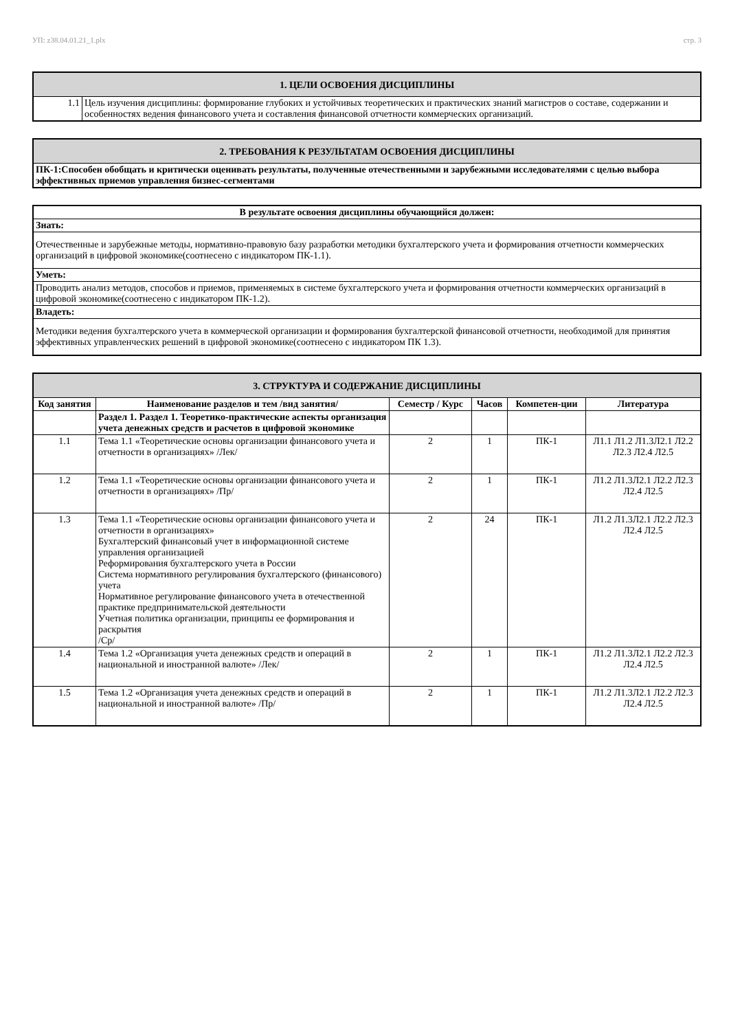УП: z38.04.01.21_1.plx стр. 3
| 1. ЦЕЛИ ОСВОЕНИЯ ДИСЦИПЛИНЫ | |
| --- | --- |
| 1.1 | Цель изучения дисциплины: формирование глубоких и устойчивых теоретических и практических знаний магистров о составе, содержании и особенностях ведения финансового учета и составления финансовой отчетности коммерческих организаций. |
| 2. ТРЕБОВАНИЯ К РЕЗУЛЬТАТАМ ОСВОЕНИЯ ДИСЦИПЛИНЫ |
| --- |
| ПК-1:Способен обобщать и критически оценивать результаты, полученные отечественными и зарубежными исследователями с целью выбора эффективных приемов управления бизнес-сегментами |
| В результате освоения дисциплины обучающийся должен: |
| --- |
| Знать: |
| Отечественные и зарубежные методы, нормативно-правовую базу разработки методики бухгалтерского учета и формирования отчетности коммерческих организаций в цифровой экономике(соотнесено с индикатором ПК-1.1). |
| Уметь: |
| Проводить анализ методов, способов и приемов, применяемых в системе бухгалтерского учета и формирования отчетности коммерческих организаций в цифровой экономике(соотнесено с индикатором ПК-1.2). |
| Владеть: |
| Методики ведения бухгалтерского учета в коммерческой организации и формирования бухгалтерской финансовой отчетности, необходимой для принятия эффективных управленческих решений в цифровой экономике(соотнесено с индикатором ПК 1.3). |
| 3. СТРУКТУРА И СОДЕРЖАНИЕ ДИСЦИПЛИНЫ | | | | | |
| --- | --- | --- | --- | --- | --- |
| Код занятия | Наименование разделов и тем /вид занятия/ | Семестр / Курс | Часов | Компетен-ции | Литература |
| | Раздел 1. Раздел 1. Теоретико-практические аспекты организация учета денежных средств и расчетов в цифровой экономике | | | | |
| 1.1 | Тема 1.1 «Теоретические основы организации финансового учета и отчетности в организациях» /Лек/ | 2 | 1 | ПК-1 | Л1.1 Л1.2 Л1.3Л2.1 Л2.2 Л2.3 Л2.4 Л2.5 |
| 1.2 | Тема 1.1 «Теоретические основы организации финансового учета и отчетности в организациях» /Пр/ | 2 | 1 | ПК-1 | Л1.2 Л1.3Л2.1 Л2.2 Л2.3 Л2.4 Л2.5 |
| 1.3 | Тема 1.1 «Теоретические основы организации финансового учета и отчетности в организациях» Бухгалтерский финансовый учет в информационной системе управления организацией Реформирования бухгалтерского учета в России Система нормативного регулирования бухгалтерского (финансового) учета Нормативное регулирование финансового учета в отечественной практике предпринимательской деятельности Учетная политика организации, принципы ее формирования и раскрытия /Ср/ | 2 | 24 | ПК-1 | Л1.2 Л1.3Л2.1 Л2.2 Л2.3 Л2.4 Л2.5 |
| 1.4 | Тема 1.2 «Организация учета денежных средств и операций в национальной и иностранной валюте» /Лек/ | 2 | 1 | ПК-1 | Л1.2 Л1.3Л2.1 Л2.2 Л2.3 Л2.4 Л2.5 |
| 1.5 | Тема 1.2 «Организация учета денежных средств и операций в национальной и иностранной валюте» /Пр/ | 2 | 1 | ПК-1 | Л1.2 Л1.3Л2.1 Л2.2 Л2.3 Л2.4 Л2.5 |